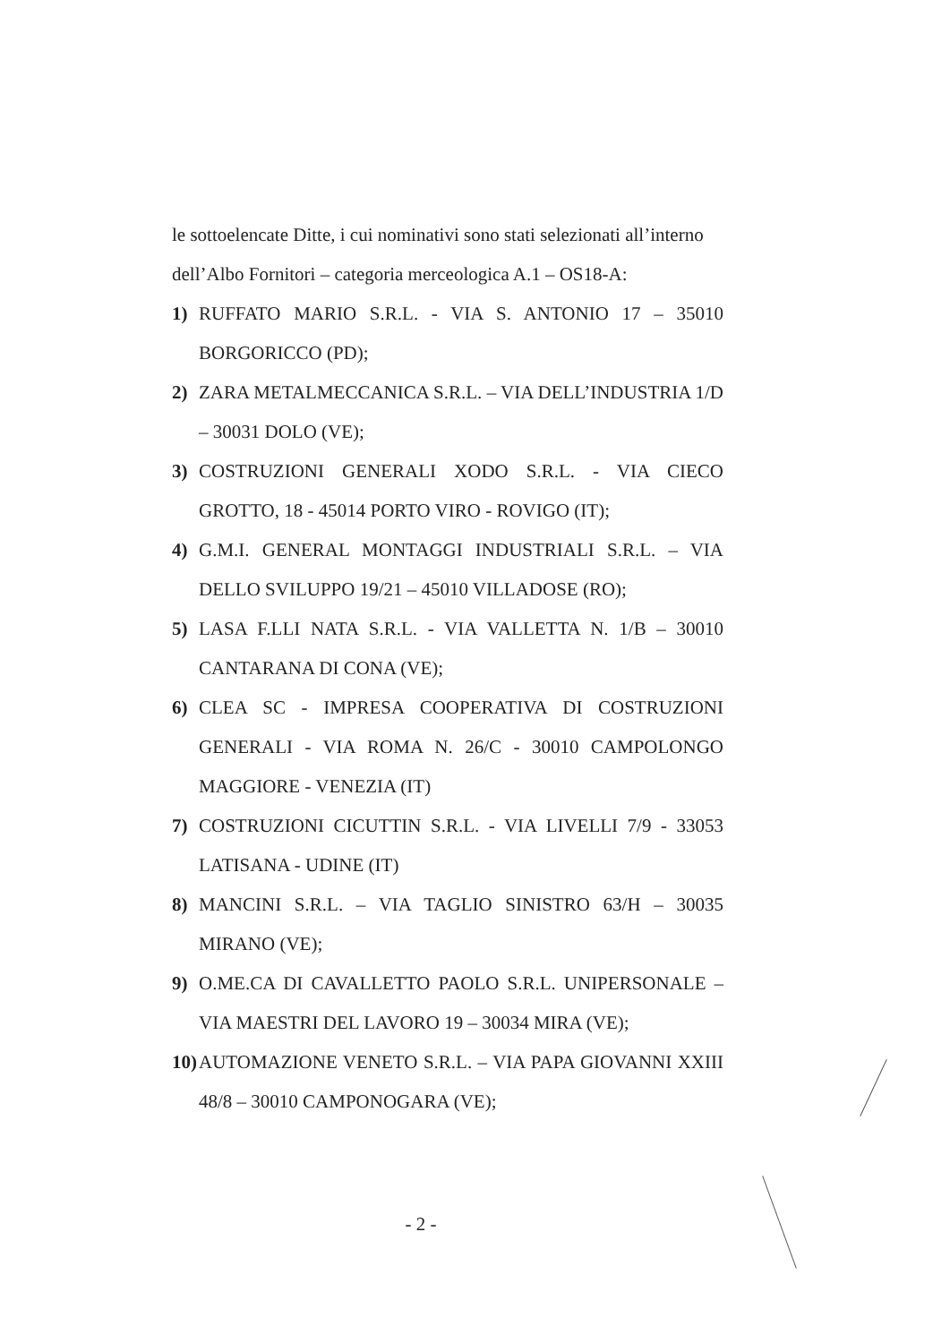le sottoelencate Ditte, i cui nominativi sono stati selezionati all’interno dell’Albo Fornitori – categoria merceologica A.1 – OS18-A:
1) RUFFATO MARIO S.R.L. - VIA S. ANTONIO 17 – 35010 BORGORICCO (PD);
2) ZARA METALMECCANICA S.R.L. – VIA DELL’INDUSTRIA 1/D – 30031 DOLO (VE);
3) COSTRUZIONI GENERALI XODO S.R.L. - VIA CIECO GROTTO, 18 - 45014 PORTO VIRO - ROVIGO (IT);
4) G.M.I. GENERAL MONTAGGI INDUSTRIALI S.R.L. – VIA DELLO SVILUPPO 19/21 – 45010 VILLADOSE (RO);
5) LASA F.LLI NATA S.R.L. - VIA VALLETTA N. 1/B – 30010 CANTARANA DI CONA (VE);
6) CLEA SC - IMPRESA COOPERATIVA DI COSTRUZIONI GENERALI - VIA ROMA N. 26/C - 30010 CAMPOLONGO MAGGIORE - VENEZIA (IT)
7) COSTRUZIONI CICUTTIN S.R.L. - VIA LIVELLI 7/9 - 33053 LATISANA - UDINE (IT)
8) MANCINI S.R.L. – VIA TAGLIO SINISTRO 63/H – 30035 MIRANO (VE);
9) O.ME.CA DI CAVALLETTO PAOLO S.R.L. UNIPERSONALE – VIA MAESTRI DEL LAVORO 19 – 30034 MIRA (VE);
10) AUTOMAZIONE VENETO S.R.L. – VIA PAPA GIOVANNI XXIII 48/8 – 30010 CAMPONOGARA (VE);
- 2 -